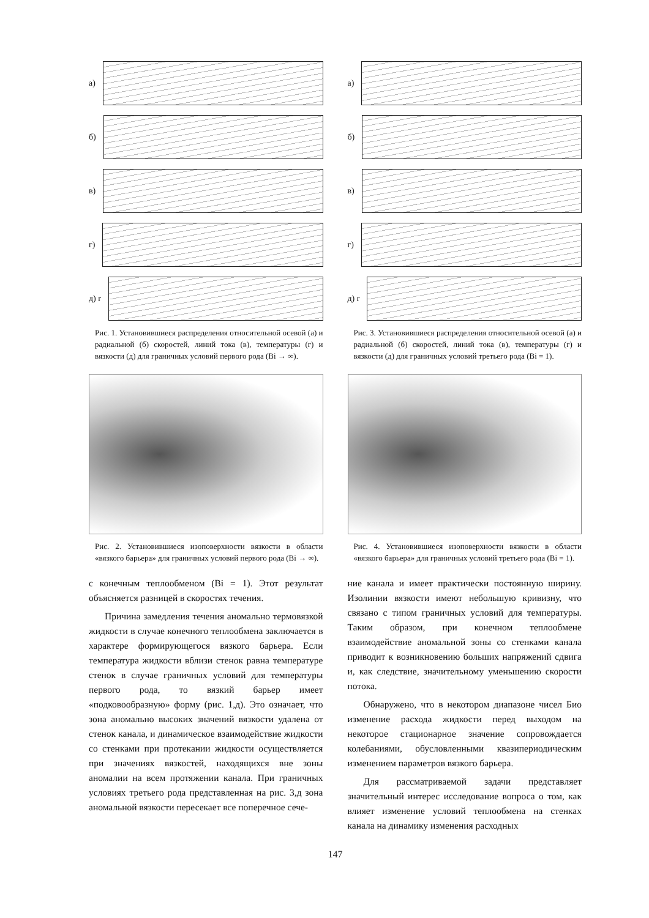а)
б)
в)
г)
д) r
Рис. 1. Установившиеся распределения относительной осевой (а) и радиальной (б) скоростей, линий тока (в), температуры (г) и вязкости (д) для граничных условий первого рода (Bi → ∞).
Рис. 2. Установившиеся изоповерхности вязкости в области «вязкого барьера» для граничных условий первого рода (Bi → ∞).
а)
б)
в)
г)
д) r
Рис. 3. Установившиеся распределения относительной осевой (а) и радиальной (б) скоростей, линий тока (в), температуры (г) и вязкости (д) для граничных условий третьего рода (Bi = 1).
Рис. 4. Установившиеся изоповерхности вязкости в области «вязкого барьера» для граничных условий третьего рода (Bi = 1).
с конечным теплообменом (Bi = 1). Этот результат объясняется разницей в скоростях течения.
Причина замедления течения аномально термовязкой жидкости в случае конечного теплообмена заключается в характере формирующегося вязкого барьера. Если температура жидкости вблизи стенок равна температуре стенок в случае граничных условий для температуры первого рода, то вязкий барьер имеет «подковообразную» форму (рис. 1,д). Это означает, что зона аномально высоких значений вязкости удалена от стенок канала, и динамическое взаимодействие жидкости со стенками при протекании жидкости осуществляется при значениях вязкостей, находящихся вне зоны аномалии на всем протяжении канала. При граничных условиях третьего рода представленная на рис. 3,д зона аномальной вязкости пересекает все поперечное сече-
ние канала и имеет практически постоянную ширину. Изолинии вязкости имеют небольшую кривизну, что связано с типом граничных условий для температуры. Таким образом, при конечном теплообмене взаимодействие аномальной зоны со стенками канала приводит к возникновению больших напряжений сдвига и, как следствие, значительному уменьшению скорости потока.
Обнаружено, что в некотором диапазоне чисел Био изменение расхода жидкости перед выходом на некоторое стационарное значение сопровождается колебаниями, обусловленными квазипериодическим изменением параметров вязкого барьера.
Для рассматриваемой задачи представляет значительный интерес исследование вопроса о том, как влияет изменение условий теплообмена на стенках канала на динамику изменения расходных
147